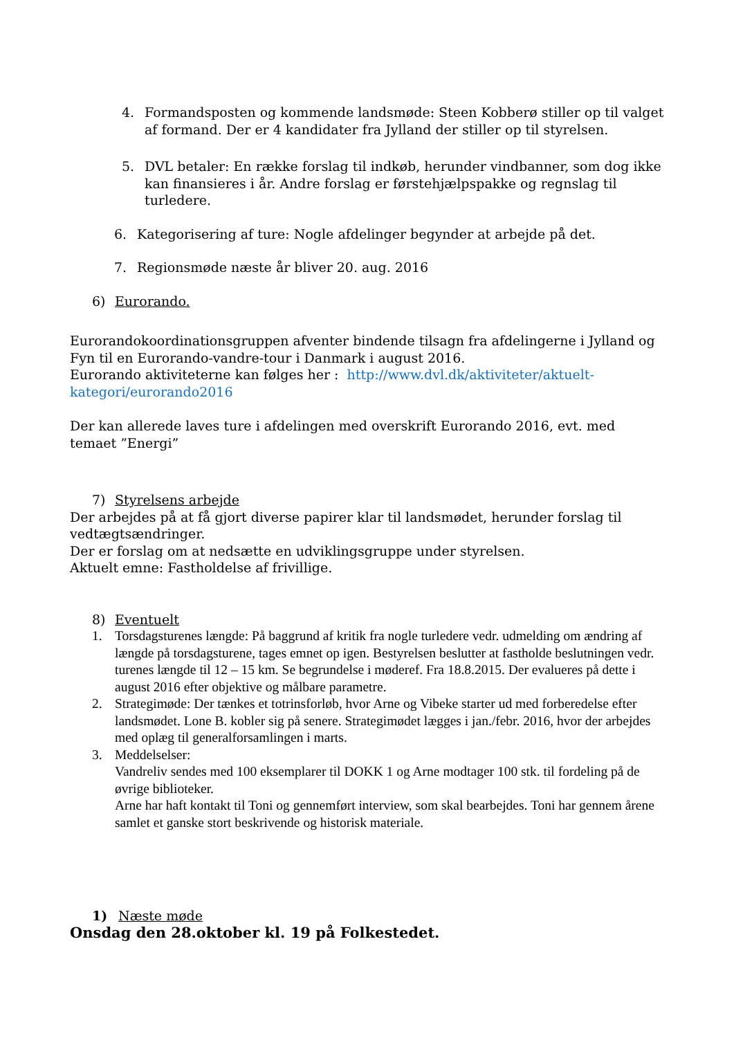4. Formandsposten og kommende landsmøde: Steen Kobberø stiller op til valget af formand. Der er 4 kandidater fra Jylland der stiller op til styrelsen.
5. DVL betaler: En række forslag til indkøb, herunder vindbanner, som dog ikke kan finansieres i år. Andre forslag er førstehjælpspakke og regnslag til turledere.
6. Kategorisering af ture: Nogle afdelinger begynder at arbejde på det.
7. Regionsmøde næste år bliver 20. aug. 2016
6) Eurorando.
Eurorandokoordinationsgruppen afventer bindende tilsagn fra afdelingerne i Jylland og Fyn til en Eurorando-vandre-tour i Danmark i august 2016.
Eurorando aktiviteterne kan følges her : http://www.dvl.dk/aktiviteter/aktuelt-kategori/eurorando2016
Der kan allerede laves ture i afdelingen med overskrift Eurorando 2016, evt. med temaet ”Energi”
7) Styrelsens arbejde
Der arbejdes på at få gjort diverse papirer klar til landsmødet, herunder forslag til vedtægtsændringer.
Der er forslag om at nedsætte en udviklingsgruppe under styrelsen.
Aktuelt emne: Fastholdelse af frivillige.
8) Eventuelt
1. Torsdagsturenes længde: På baggrund af kritik fra nogle turledere vedr. udmelding om ændring af længde på torsdagsturene, tages emnet op igen. Bestyrelsen beslutter at fastholde beslutningen vedr. turenes længde til 12 – 15 km. Se begrundelse i møderef. Fra 18.8.2015. Der evalueres på dette i august 2016 efter objektive og målbare parametre.
2. Strategimøde: Der tænkes et totrinsforløb, hvor Arne og Vibeke starter ud med forberedelse efter landsmødet. Lone B. kobler sig på senere. Strategimødet lægges i jan./febr. 2016, hvor der arbejdes med oplæg til generalforsamlingen i marts.
3. Meddelselser:
Vandreliv sendes med 100 eksemplarer til DOKK 1 og Arne modtager 100 stk. til fordeling på de øvrige biblioteker.
Arne har haft kontakt til Toni og gennemført interview, som skal bearbejdes. Toni har gennem årene samlet et ganske stort beskrivende og historisk materiale.
1) Næste møde
Onsdag den 28.oktober kl. 19 på Folkestedet.